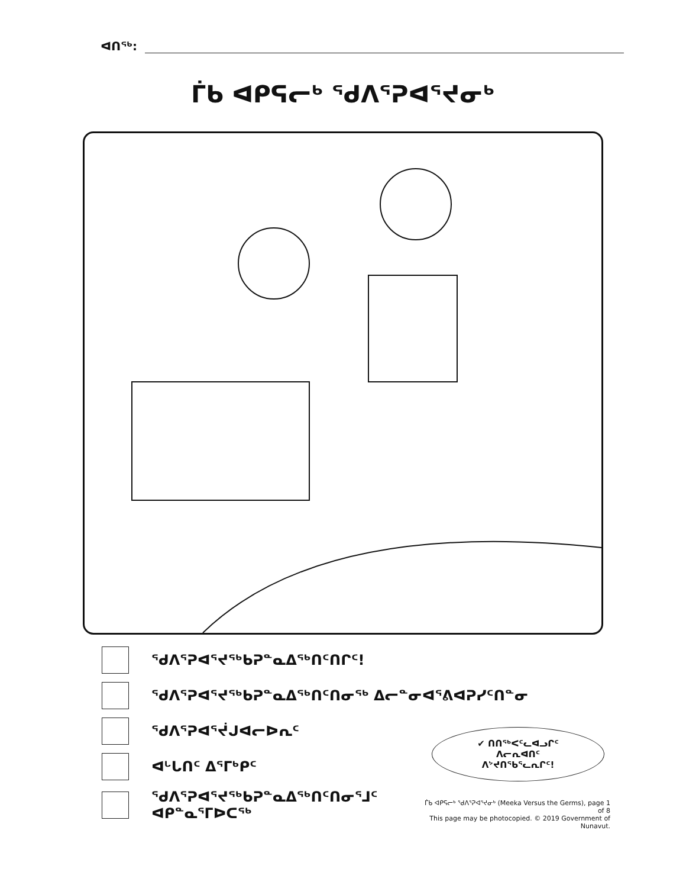ᐊᑎᖅ:
ᒦᑲ ᐊᑭᕋᓕᒃ ᖁᐱᕐᕈᐊᕐᔪᓂᒃ
ᖁᐱᕐᕈᐊᕐᔪᖅᑲᕈᓐᓇᐃᖅᑎᑦᑎᒋᑦ!
ᖁᐱᕐᕈᐊᕐᔪᖅᑲᕈᓐᓇᐃᖅᑎᑦᑎᓂᖅ ᐃᓕᓐᓂᐊᕐᕕᐊᕈᓯᑦᑎᓐᓂ
ᖁᐱᕐᕈᐊᕐᔫᒍᐊᓕᐅᕆᑦ
ᐊᒡᒐᑎᑦ ᐃᕐᒥᒃᑭᑦ
ᖁᐱᕐᕈᐊᕐᔪᖅᑲᕈᓐᓇᐃᖅᑎᑦᑎᓂᕐᒧᑦ
ᐊᑭᓐᓇᕐᒥᐅᑕᖅ
✔ ᑎᑎᖅᐸᑦᓚᐊᓗᒋᑦ
ᐱᓕᕆᐊᑎᑦ
ᐱᔾᔪᑎᖃᕐᓚᕆᒋᑦ!
ᒦᑲ ᐊᑭᕋᓕᒃ ᖁᐱᕐᕈᐊᕐᔪᓂᒃ (Meeka Versus the Germs), page 1 of 8
This page may be photocopied. © 2019 Government of Nunavut.